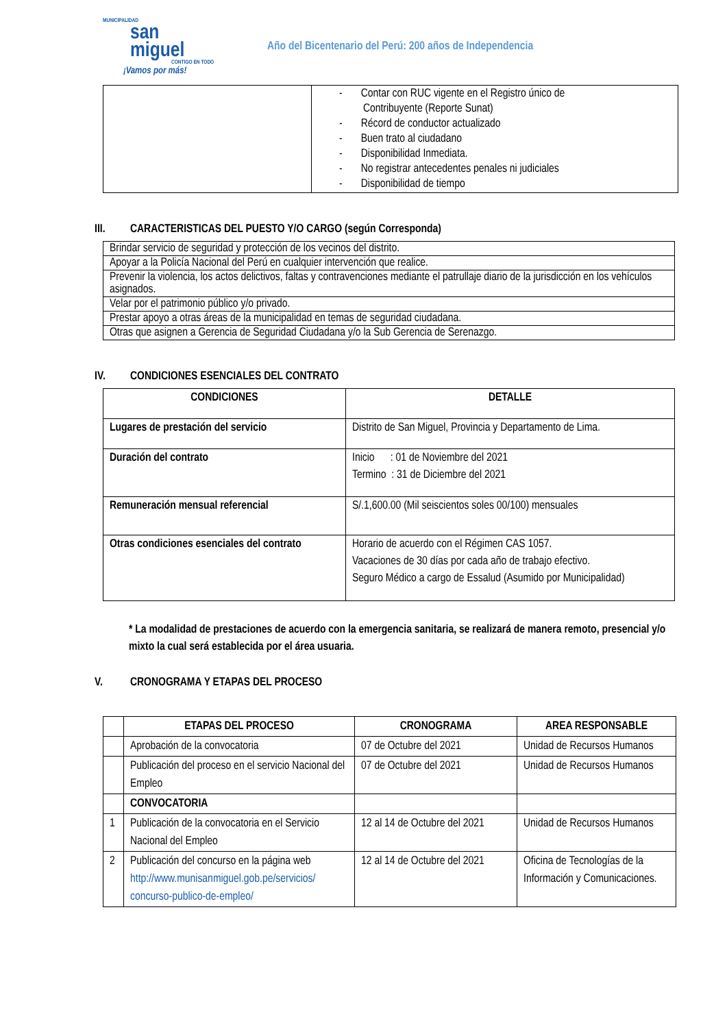MUNICIPALIDAD
san
miguel
CONTIGO EN TODO
¡Vamos por más!
Año del Bicentenario del Perú: 200 años de Independencia
| | - Contar con RUC vigente en el Registro único de Contribuyente (Reporte Sunat) - Récord de conductor actualizado - Buen trato al ciudadano - Disponibilidad Inmediata. - No registrar antecedentes penales ni judiciales - Disponibilidad de tiempo |
III. CARACTERISTICAS DEL PUESTO Y/O CARGO (según Corresponda)
| Brindar servicio de seguridad y protección de los vecinos del distrito. |
| Apoyar a la Policía Nacional del Perú en cualquier intervención que realice. |
| Prevenir la violencia, los actos delictivos, faltas y contravenciones mediante el patrullaje diario de la jurisdicción en los vehículos asignados. |
| Velar por el patrimonio público y/o privado. |
| Prestar apoyo a otras áreas de la municipalidad en temas de seguridad ciudadana. |
| Otras que asignen a Gerencia de Seguridad Ciudadana y/o la Sub Gerencia de Serenazgo. |
IV. CONDICIONES ESENCIALES DEL CONTRATO
| CONDICIONES | DETALLE |
| --- | --- |
| Lugares de prestación del servicio | Distrito de San Miguel, Provincia y Departamento de Lima. |
| Duración del contrato | Inicio : 01 de Noviembre del 2021 Termino : 31 de Diciembre del 2021 |
| Remuneración mensual referencial | S/.1,600.00 (Mil seiscientos soles 00/100) mensuales |
| Otras condiciones esenciales del contrato | Horario de acuerdo con el Régimen CAS 1057. Vacaciones de 30 días por cada año de trabajo efectivo. Seguro Médico a cargo de Essalud (Asumido por Municipalidad) |
* La modalidad de prestaciones de acuerdo con la emergencia sanitaria, se realizará de manera remoto, presencial y/o mixto la cual será establecida por el área usuaria.
V. CRONOGRAMA Y ETAPAS DEL PROCESO
| | ETAPAS DEL PROCESO | CRONOGRAMA | AREA RESPONSABLE |
| --- | --- | --- | --- |
| | Aprobación de la convocatoria | 07 de Octubre del 2021 | Unidad de Recursos Humanos |
| | Publicación del proceso en el servicio Nacional del Empleo | 07 de Octubre del 2021 | Unidad de Recursos Humanos |
| | CONVOCATORIA | | |
| 1 | Publicación de la convocatoria en el Servicio Nacional del Empleo | 12 al 14 de Octubre del 2021 | Unidad de Recursos Humanos |
| 2 | Publicación del concurso en la página web http://www.munisanmiguel.gob.pe/servicios/ concurso-publico-de-empleo/ | 12 al 14 de Octubre del 2021 | Oficina de Tecnologías de la Información y Comunicaciones. |